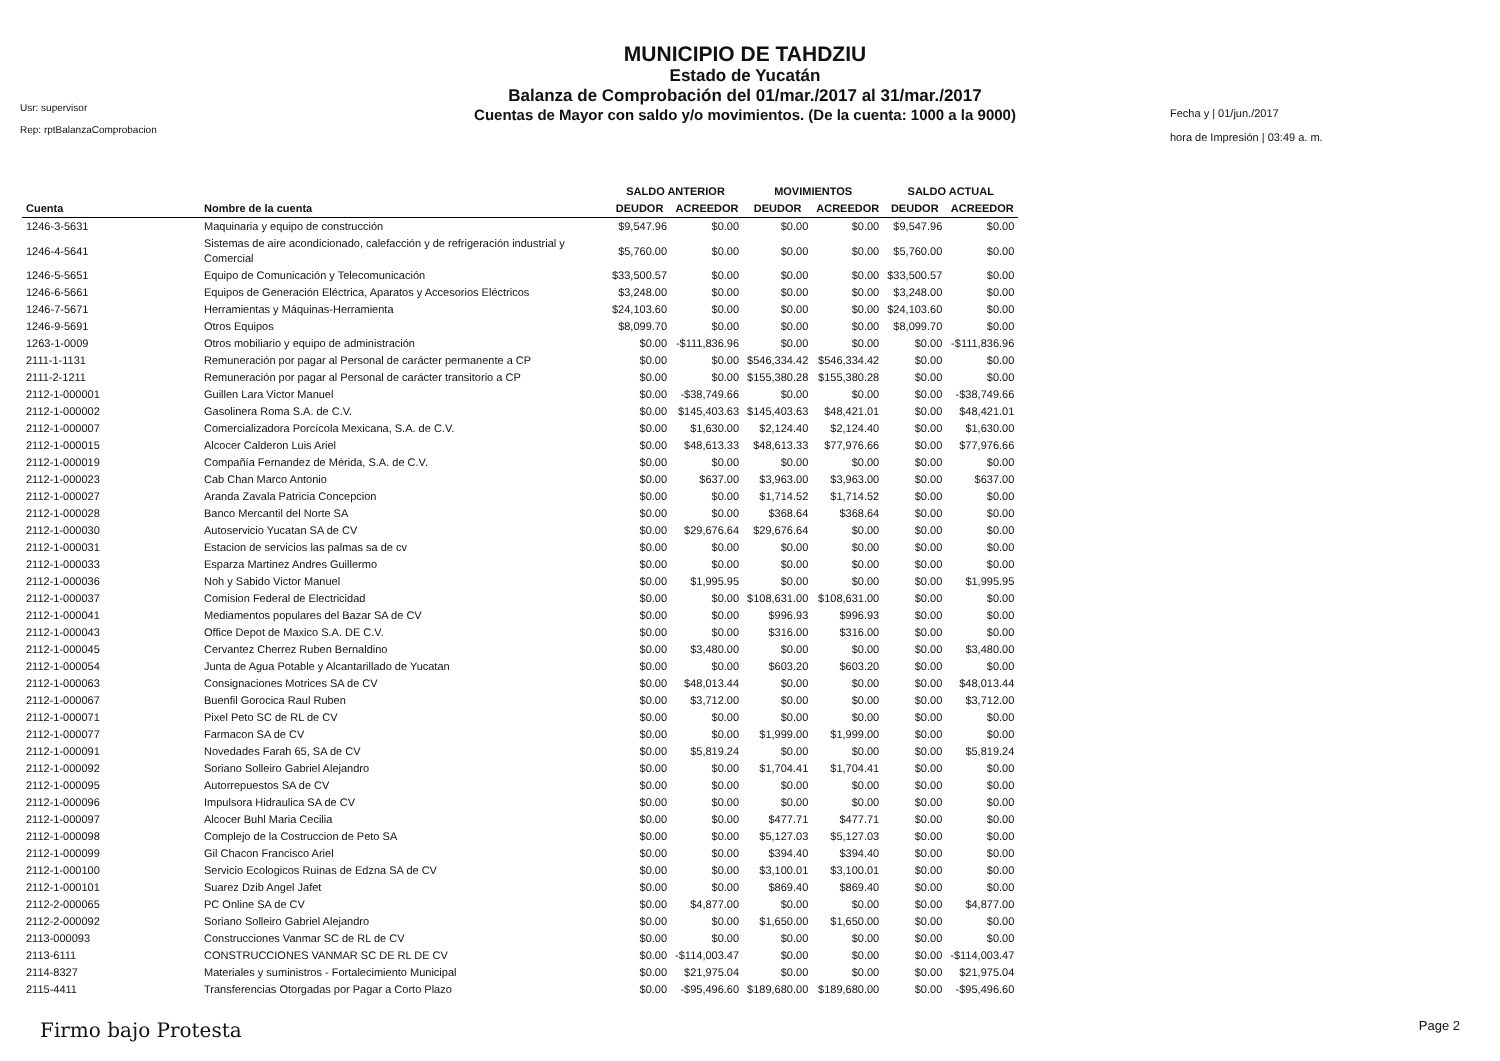Usr: supervisor
Rep: rptBalanzaComprobacion
MUNICIPIO DE TAHDZIU
Estado de Yucatán
Balanza de Comprobación del 01/mar./2017 al 31/mar./2017
Cuentas de Mayor con saldo y/o movimientos. (De la cuenta: 1000 a la 9000)
Fecha y | 01/jun./2017
hora de Impresión | 03:49 a. m.
| | | SALDO ANTERIOR | | MOVIMIENTOS | | SALDO ACTUAL | |
| --- | --- | --- | --- | --- | --- | --- | --- |
| Cuenta | Nombre de la cuenta | DEUDOR | ACREEDOR | DEUDOR | ACREEDOR | DEUDOR | ACREEDOR |
| 1246-3-5631 | Maquinaria y equipo de construcción | $9,547.96 | $0.00 | $0.00 | $0.00 | $9,547.96 | $0.00 |
| 1246-4-5641 | Sistemas de aire acondicionado, calefacción y de refrigeración industrial y Comercial | $5,760.00 | $0.00 | $0.00 | $0.00 | $5,760.00 | $0.00 |
| 1246-5-5651 | Equipo de Comunicación y Telecomunicación | $33,500.57 | $0.00 | $0.00 | $0.00 | $33,500.57 | $0.00 |
| 1246-6-5661 | Equipos de Generación Eléctrica, Aparatos y Accesorios Eléctricos | $3,248.00 | $0.00 | $0.00 | $0.00 | $3,248.00 | $0.00 |
| 1246-7-5671 | Herramientas y Máquinas-Herramienta | $24,103.60 | $0.00 | $0.00 | $0.00 | $24,103.60 | $0.00 |
| 1246-9-5691 | Otros Equipos | $8,099.70 | $0.00 | $0.00 | $0.00 | $8,099.70 | $0.00 |
| 1263-1-0009 | Otros mobiliario y equipo de administración | $0.00 | -$111,836.96 | $0.00 | $0.00 | $0.00 | -$111,836.96 |
| 2111-1-1131 | Remuneración por pagar al Personal de carácter permanente a CP | $0.00 | $0.00 | $546,334.42 | $546,334.42 | $0.00 | $0.00 |
| 2111-2-1211 | Remuneración por pagar al Personal de carácter transitorio a CP | $0.00 | $0.00 | $155,380.28 | $155,380.28 | $0.00 | $0.00 |
| 2112-1-000001 | Guillen Lara Victor Manuel | $0.00 | -$38,749.66 | $0.00 | $0.00 | $0.00 | -$38,749.66 |
| 2112-1-000002 | Gasolinera Roma S.A. de C.V. | $0.00 | $145,403.63 | $145,403.63 | $48,421.01 | $0.00 | $48,421.01 |
| 2112-1-000007 | Comercializadora Porcícola Mexicana, S.A. de C.V. | $0.00 | $1,630.00 | $2,124.40 | $2,124.40 | $0.00 | $1,630.00 |
| 2112-1-000015 | Alcocer Calderon Luis Ariel | $0.00 | $48,613.33 | $48,613.33 | $77,976.66 | $0.00 | $77,976.66 |
| 2112-1-000019 | Compañía Fernandez de Mérida, S.A. de C.V. | $0.00 | $0.00 | $0.00 | $0.00 | $0.00 | $0.00 |
| 2112-1-000023 | Cab Chan Marco Antonio | $0.00 | $637.00 | $3,963.00 | $3,963.00 | $0.00 | $637.00 |
| 2112-1-000027 | Aranda Zavala Patricia Concepcion | $0.00 | $0.00 | $1,714.52 | $1,714.52 | $0.00 | $0.00 |
| 2112-1-000028 | Banco Mercantil del Norte SA | $0.00 | $0.00 | $368.64 | $368.64 | $0.00 | $0.00 |
| 2112-1-000030 | Autoservicio Yucatan SA de CV | $0.00 | $29,676.64 | $29,676.64 | $0.00 | $0.00 | $0.00 |
| 2112-1-000031 | Estacion de servicios las palmas sa de cv | $0.00 | $0.00 | $0.00 | $0.00 | $0.00 | $0.00 |
| 2112-1-000033 | Esparza Martinez Andres Guillermo | $0.00 | $0.00 | $0.00 | $0.00 | $0.00 | $0.00 |
| 2112-1-000036 | Noh y Sabido Victor Manuel | $0.00 | $1,995.95 | $0.00 | $0.00 | $0.00 | $1,995.95 |
| 2112-1-000037 | Comision Federal de Electricidad | $0.00 | $0.00 | $108,631.00 | $108,631.00 | $0.00 | $0.00 |
| 2112-1-000041 | Mediamentos populares del Bazar SA de CV | $0.00 | $0.00 | $996.93 | $996.93 | $0.00 | $0.00 |
| 2112-1-000043 | Office Depot de Maxico S.A. DE C.V. | $0.00 | $0.00 | $316.00 | $316.00 | $0.00 | $0.00 |
| 2112-1-000045 | Cervantez Cherrez Ruben Bernaldino | $0.00 | $3,480.00 | $0.00 | $0.00 | $0.00 | $3,480.00 |
| 2112-1-000054 | Junta de Agua Potable y Alcantarillado de Yucatan | $0.00 | $0.00 | $603.20 | $603.20 | $0.00 | $0.00 |
| 2112-1-000063 | Consignaciones Motrices SA de CV | $0.00 | $48,013.44 | $0.00 | $0.00 | $0.00 | $48,013.44 |
| 2112-1-000067 | Buenfil Gorocica Raul Ruben | $0.00 | $3,712.00 | $0.00 | $0.00 | $0.00 | $3,712.00 |
| 2112-1-000071 | Pixel Peto SC de RL de CV | $0.00 | $0.00 | $0.00 | $0.00 | $0.00 | $0.00 |
| 2112-1-000077 | Farmacon SA de CV | $0.00 | $0.00 | $1,999.00 | $1,999.00 | $0.00 | $0.00 |
| 2112-1-000091 | Novedades Farah 65, SA de CV | $0.00 | $5,819.24 | $0.00 | $0.00 | $0.00 | $5,819.24 |
| 2112-1-000092 | Soriano Solleiro Gabriel Alejandro | $0.00 | $0.00 | $1,704.41 | $1,704.41 | $0.00 | $0.00 |
| 2112-1-000095 | Autorrepuestos SA de CV | $0.00 | $0.00 | $0.00 | $0.00 | $0.00 | $0.00 |
| 2112-1-000096 | Impulsora Hidraulica SA de CV | $0.00 | $0.00 | $0.00 | $0.00 | $0.00 | $0.00 |
| 2112-1-000097 | Alcocer Buhl Maria Cecilia | $0.00 | $0.00 | $477.71 | $477.71 | $0.00 | $0.00 |
| 2112-1-000098 | Complejo de la Costruccion de Peto SA | $0.00 | $0.00 | $5,127.03 | $5,127.03 | $0.00 | $0.00 |
| 2112-1-000099 | Gil Chacon Francisco Ariel | $0.00 | $0.00 | $394.40 | $394.40 | $0.00 | $0.00 |
| 2112-1-000100 | Servicio Ecologicos Ruinas de Edzna SA de CV | $0.00 | $0.00 | $3,100.01 | $3,100.01 | $0.00 | $0.00 |
| 2112-1-000101 | Suarez Dzib Angel Jafet | $0.00 | $0.00 | $869.40 | $869.40 | $0.00 | $0.00 |
| 2112-2-000065 | PC Online SA de CV | $0.00 | $4,877.00 | $0.00 | $0.00 | $0.00 | $4,877.00 |
| 2112-2-000092 | Soriano Solleiro Gabriel Alejandro | $0.00 | $0.00 | $1,650.00 | $1,650.00 | $0.00 | $0.00 |
| 2113-000093 | Construcciones Vanmar SC de RL de CV | $0.00 | $0.00 | $0.00 | $0.00 | $0.00 | $0.00 |
| 2113-6111 | CONSTRUCCIONES VANMAR SC DE RL DE CV | $0.00 | -$114,003.47 | $0.00 | $0.00 | $0.00 | -$114,003.47 |
| 2114-8327 | Materiales y suministros - Fortalecimiento Municipal | $0.00 | $21,975.04 | $0.00 | $0.00 | $0.00 | $21,975.04 |
| 2115-4411 | Transferencias Otorgadas por Pagar a Corto Plazo | $0.00 | -$95,496.60 | $189,680.00 | $189,680.00 | $0.00 | -$95,496.60 |
Firmo bajo Protesta Page 2